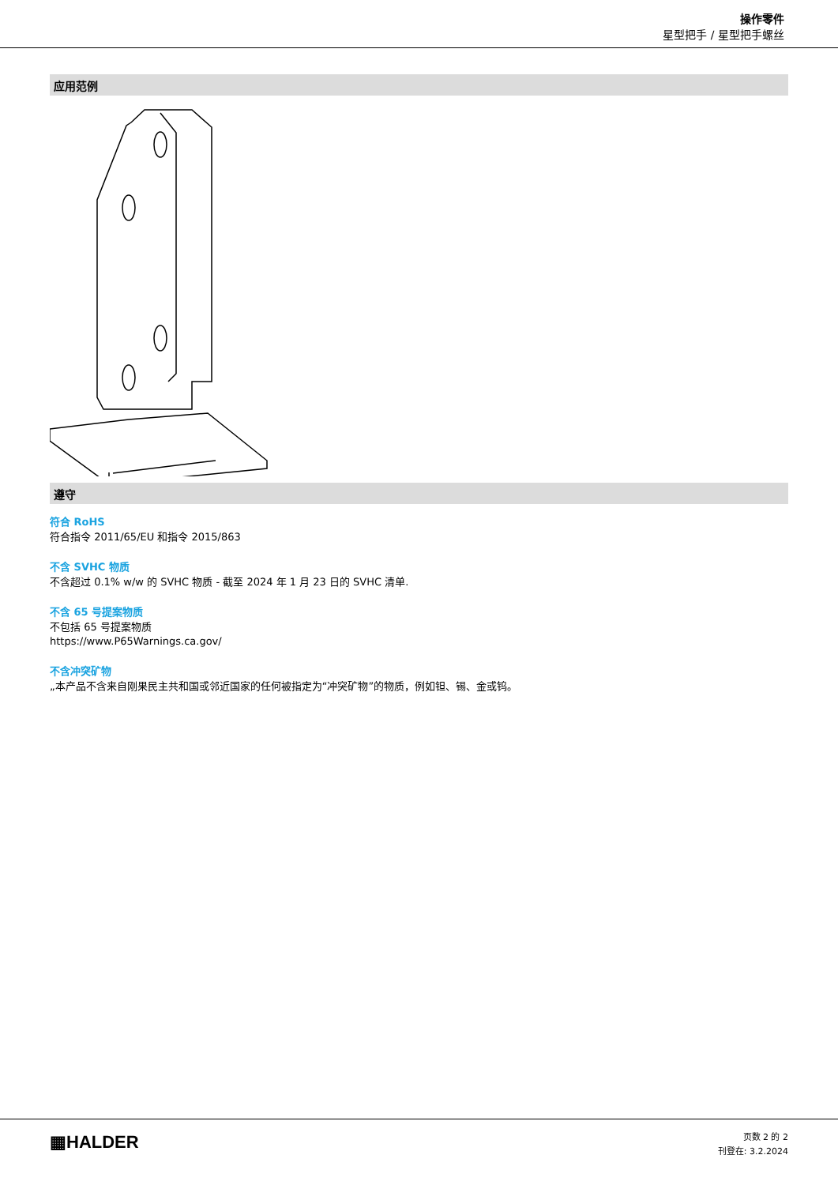操作零件
星型把手 / 星型把手螺丝
应用范例
遵守
符合 RoHS
符合指令 2011/65/EU 和指令 2015/863
不含 SVHC 物质
不含超过 0.1% w/w 的 SVHC 物质 - 截至 2024 年 1 月 23 日的 SVHC 清单.
不含 65 号提案物质
不包括 65 号提案物质
https://www.P65Warnings.ca.gov/
不含冲突矿物
„本产品不含来自刚果民主共和国或邻近国家的任何被指定为“冲突矿物”的物质，例如钽、锡、金或钨。
▦HALDER
页数 2 的 2
刊登在: 3.2.2024